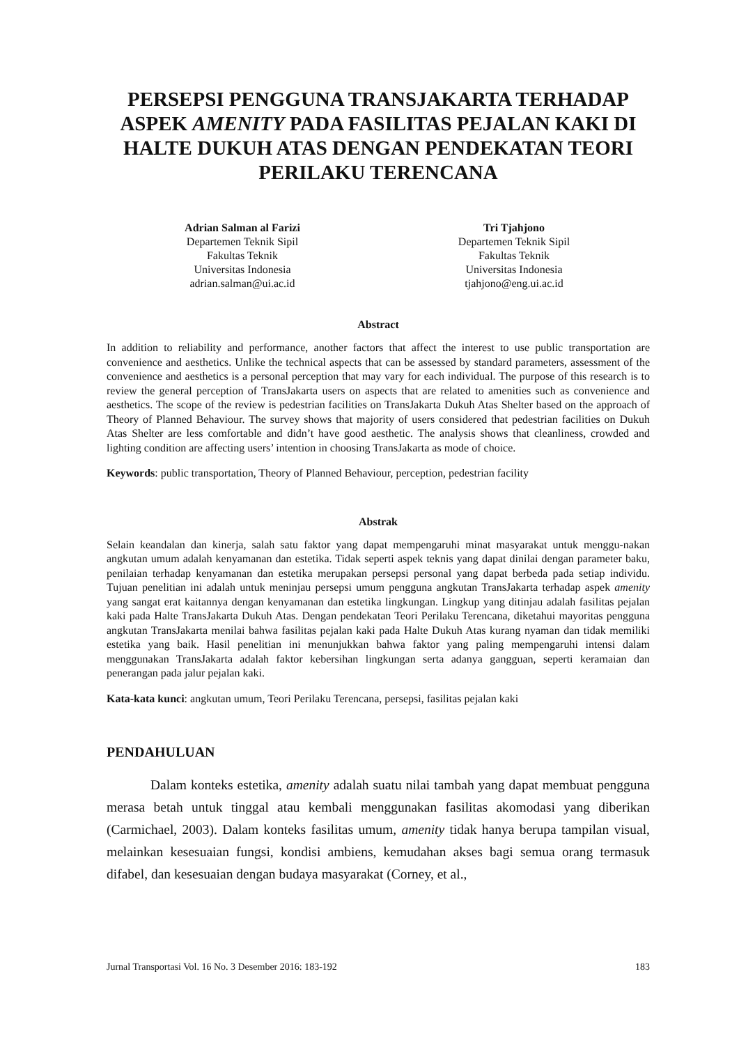PERSEPSI PENGGUNA TRANSJAKARTA TERHADAP ASPEK AMENITY PADA FASILITAS PEJALAN KAKI DI HALTE DUKUH ATAS DENGAN PENDEKATAN TEORI PERILAKU TERENCANA
Adrian Salman al Farizi
Departemen Teknik Sipil
Fakultas Teknik
Universitas Indonesia
adrian.salman@ui.ac.id
Tri Tjahjono
Departemen Teknik Sipil
Fakultas Teknik
Universitas Indonesia
tjahjono@eng.ui.ac.id
Abstract
In addition to reliability and performance, another factors that affect the interest to use public transportation are convenience and aesthetics. Unlike the technical aspects that can be assessed by standard parameters, assessment of the convenience and aesthetics is a personal perception that may vary for each individual. The purpose of this research is to review the general perception of TransJakarta users on aspects that are related to amenities such as convenience and aesthetics. The scope of the review is pedestrian facilities on TransJakarta Dukuh Atas Shelter based on the approach of Theory of Planned Behaviour. The survey shows that majority of users considered that pedestrian facilities on Dukuh Atas Shelter are less comfortable and didn’t have good aesthetic. The analysis shows that cleanliness, crowded and lighting condition are affecting users’ intention in choosing TransJakarta as mode of choice.
Keywords: public transportation, Theory of Planned Behaviour, perception, pedestrian facility
Abstrak
Selain keandalan dan kinerja, salah satu faktor yang dapat mempengaruhi minat masyarakat untuk menggu-nakan angkutan umum adalah kenyamanan dan estetika. Tidak seperti aspek teknis yang dapat dinilai dengan parameter baku, penilaian terhadap kenyamanan dan estetika merupakan persepsi personal yang dapat berbeda pada setiap individu. Tujuan penelitian ini adalah untuk meninjau persepsi umum pengguna angkutan TransJakarta terhadap aspek amenity yang sangat erat kaitannya dengan kenyamanan dan estetika lingkungan. Lingkup yang ditinjau adalah fasilitas pejalan kaki pada Halte TransJakarta Dukuh Atas. Dengan pendekatan Teori Perilaku Terencana, diketahui mayoritas pengguna angkutan TransJakarta menilai bahwa fasilitas pejalan kaki pada Halte Dukuh Atas kurang nyaman dan tidak memiliki estetika yang baik. Hasil penelitian ini menunjukkan bahwa faktor yang paling mempengaruhi intensi dalam menggunakan TransJakarta adalah faktor kebersihan lingkungan serta adanya gangguan, seperti keramaian dan penerangan pada jalur pejalan kaki.
Kata-kata kunci: angkutan umum, Teori Perilaku Terencana, persepsi, fasilitas pejalan kaki
PENDAHULUAN
Dalam konteks estetika, amenity adalah suatu nilai tambah yang dapat membuat pengguna merasa betah untuk tinggal atau kembali menggunakan fasilitas akomodasi yang diberikan (Carmichael, 2003). Dalam konteks fasilitas umum, amenity tidak hanya berupa tampilan visual, melainkan kesesuaian fungsi, kondisi ambiens, kemudahan akses bagi semua orang termasuk difabel, dan kesesuaian dengan budaya masyarakat (Corney, et al.,
Jurnal Transportasi Vol. 16 No. 3 Desember 2016: 183-192 183